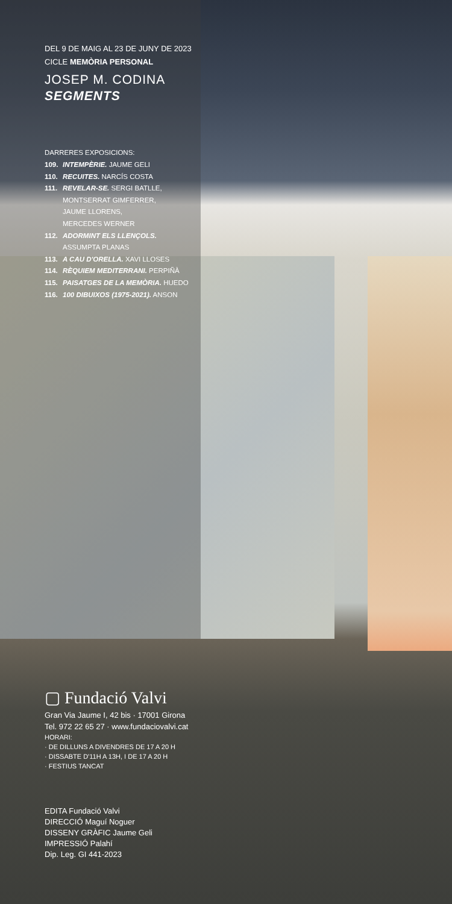DEL 9 DE MAIG AL 23 DE JUNY DE 2023
CICLE MEMÒRIA PERSONAL
JOSEP M. CODINA
SEGMENTS
DARRERES EXPOSICIONS:
109. INTEMPÈRIE. JAUME GELI
110. RECUITES. NARCÍS COSTA
111. REVELAR-SE. SERGI BATLLE,
MONTSERRAT GIMFERRER,
JAUME LLORENS,
MERCEDES WERNER
112. ADORMINT ELS LLENÇOLS.
ASSUMPTA PLANAS
113. A CAU D'ORELLA. XAVI LLOSES
114. RÈQUIEM MEDITERRANI. PERPIÑÀ
115. PAISATGES DE LA MEMÒRIA. HUEDO
116. 100 DIBUIXOS (1975-2021). ANSON
▢ Fundació Valvi
Gran Via Jaume I, 42 bis · 17001 Girona
Tel. 972 22 65 27 · www.fundaciovalvi.cat
HORARI:
· DE DILLUNS A DIVENDRES DE 17 A 20 H
· DISSABTE D'11H A 13H, I DE 17 A 20 H
· FESTIUS TANCAT
EDITA Fundació Valvi
DIRECCIÓ Maguí Noguer
DISSENY GRÀFIC Jaume Geli
IMPRESSIÓ Palahí
Dip. Leg. GI 441-2023